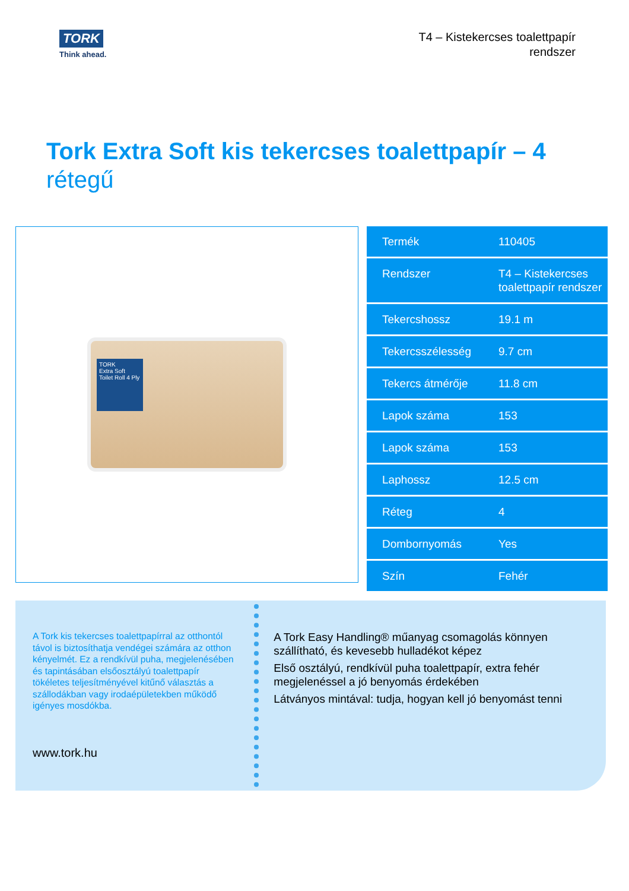TORK
Think ahead.
T4 – Kistekercses toalettpapír
rendszer
Tork Extra Soft kis tekercses toalettpapír – 4 rétegű
TORK
Extra Soft
Toilet Roll 4 Ply
| Termék | 110405 |
| Rendszer | T4 – Kistekercses toalettpapír rendszer |
| Tekercshossz | 19.1 m |
| Tekercsszélesség | 9.7 cm |
| Tekercs átmérője | 11.8 cm |
| Lapok száma | 153 |
| Lapok száma | 153 |
| Laphossz | 12.5 cm |
| Réteg | 4 |
| Dombornyomás | Yes |
| Szín | Fehér |
A Tork kis tekercses toalettpapírral az otthontól távol is biztosíthatja vendégei számára az otthon kényelmét. Ez a rendkívül puha, megjelenésében és tapintásában elsőosztályú toalettpapír tökéletes teljesítményével kitűnő választás a szállodákban vagy irodaépületekben működő igényes mosdókba.
www.tork.hu
A Tork Easy Handling® műanyag csomagolás könnyen szállítható, és kevesebb hulladékot képez
Első osztályú, rendkívül puha toalettpapír, extra fehér megjelenéssel a jó benyomás érdekében
Látványos mintával: tudja, hogyan kell jó benyomást tenni